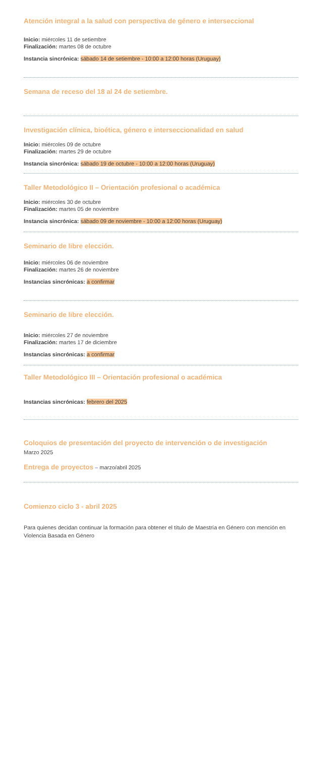Atención integral a la salud con perspectiva de género e interseccional
Inicio: miércoles 11 de setiembre
Finalización: martes 08 de octubre
Instancia sincrónica: sábado 14 de setiembre - 10:00 a 12:00 horas (Uruguay)
Semana de receso del 18 al 24 de setiembre.
Investigación clínica, bioética, género e interseccionalidad en salud
Inicio: miércoles 09 de octubre
Finalización: martes 29 de octubre
Instancia sincrónica: sábado 19 de octubre - 10:00 a 12:00 horas (Uruguay)
Taller Metodológico II – Orientación profesional o académica
Inicio: miércoles 30 de octubre
Finalización: martes 05 de noviembre
Instancia sincrónica: sábado 09 de noviembre - 10:00 a 12:00 horas (Uruguay)
Seminario de libre elección.
Inicio: miércoles 06 de noviembre
Finalización: martes 26 de noviembre
Instancias sincrónicas: a confirmar
Seminario de libre elección.
Inicio: miércoles 27 de noviembre
Finalización: martes 17 de diciembre
Instancias sincrónicas: a confirmar
Taller Metodológico III – Orientación profesional o académica
Instancias sincrónicas: febrero del 2025
Coloquios de presentación del proyecto de intervención o de investigación
Marzo 2025
Entrega de proyectos – marzo/abril 2025
Comienzo ciclo 3 - abril 2025
Para quienes decidan continuar la formación para obtener el título de Maestría en Género con mención en Violencia Basada en Género